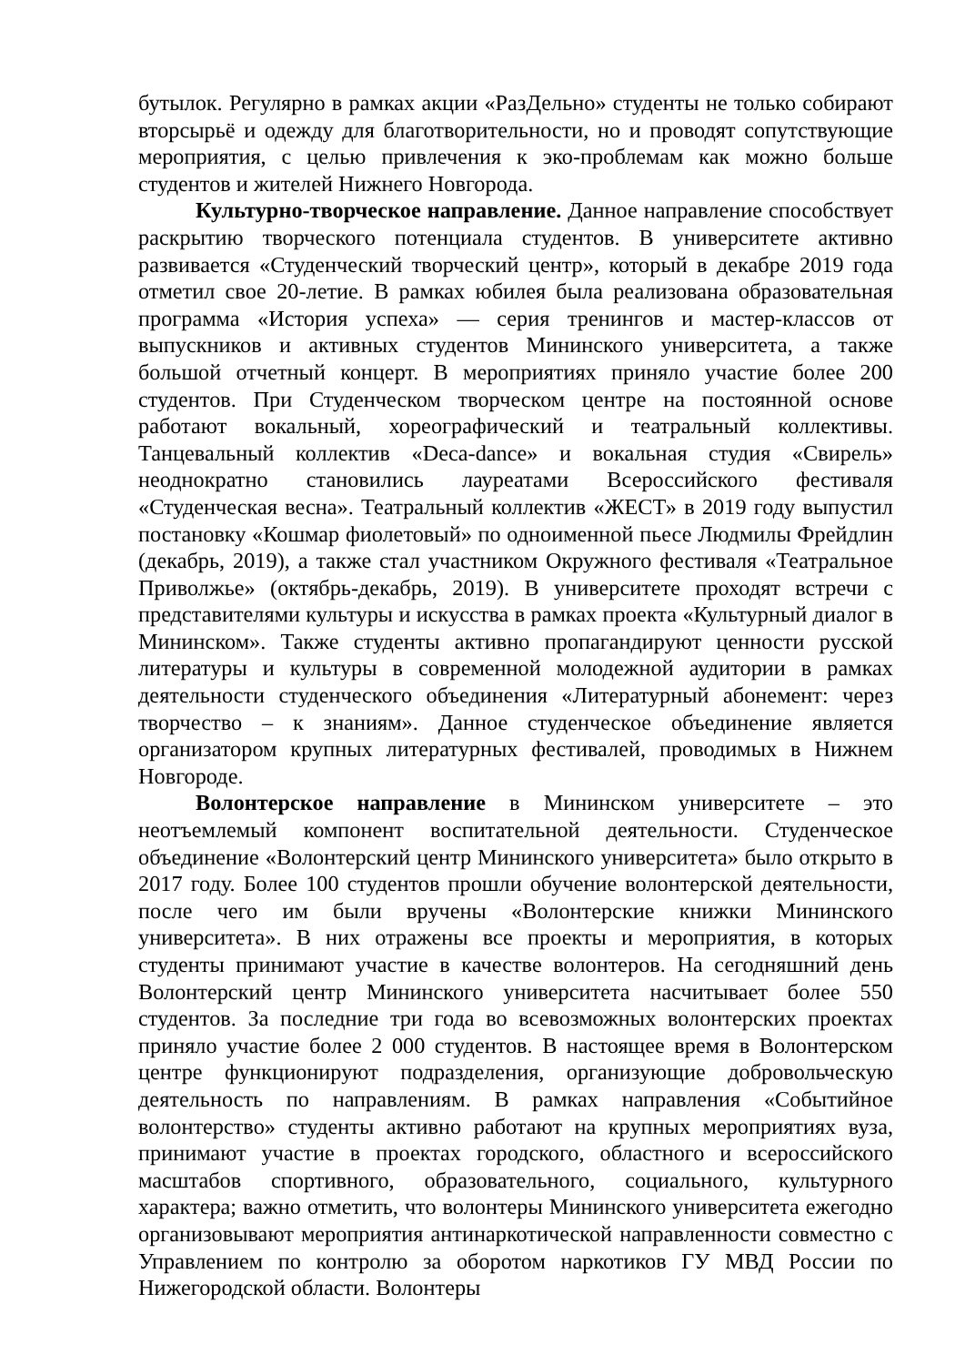бутылок. Регулярно в рамках акции «РазДельно» студенты не только собирают вторсырьё и одежду для благотворительности, но и проводят сопутствующие мероприятия, с целью привлечения к эко-проблемам как можно больше студентов и жителей Нижнего Новгорода.
Культурно-творческое направление. Данное направление способствует раскрытию творческого потенциала студентов. В университете активно развивается «Студенческий творческий центр», который в декабре 2019 года отметил свое 20-летие. В рамках юбилея была реализована образовательная программа «История успеха» — серия тренингов и мастер-классов от выпускников и активных студентов Мининского университета, а также большой отчетный концерт. В мероприятиях приняло участие более 200 студентов. При Студенческом творческом центре на постоянной основе работают вокальный, хореографический и театральный коллективы. Танцевальный коллектив «Deca-dance» и вокальная студия «Свирель» неоднократно становились лауреатами Всероссийского фестиваля «Студенческая весна». Театральный коллектив «ЖЕСТ» в 2019 году выпустил постановку «Кошмар фиолетовый» по одноименной пьесе Людмилы Фрейдлин (декабрь, 2019), а также стал участником Окружного фестиваля «Театральное Приволжье» (октябрь-декабрь, 2019). В университете проходят встречи с представителями культуры и искусства в рамках проекта «Культурный диалог в Мининском». Также студенты активно пропагандируют ценности русской литературы и культуры в современной молодежной аудитории в рамках деятельности студенческого объединения «Литературный абонемент: через творчество – к знаниям». Данное студенческое объединение является организатором крупных литературных фестивалей, проводимых в Нижнем Новгороде.
Волонтерское направление в Мининском университете – это неотъемлемый компонент воспитательной деятельности. Студенческое объединение «Волонтерский центр Мининского университета» было открыто в 2017 году. Более 100 студентов прошли обучение волонтерской деятельности, после чего им были вручены «Волонтерские книжки Мининского университета». В них отражены все проекты и мероприятия, в которых студенты принимают участие в качестве волонтеров. На сегодняшний день Волонтерский центр Мининского университета насчитывает более 550 студентов. За последние три года во всевозможных волонтерских проектах приняло участие более 2 000 студентов. В настоящее время в Волонтерском центре функционируют подразделения, организующие добровольческую деятельность по направлениям. В рамках направления «Событийное волонтерство» студенты активно работают на крупных мероприятиях вуза, принимают участие в проектах городского, областного и всероссийского масштабов спортивного, образовательного, социального, культурного характера; важно отметить, что волонтеры Мининского университета ежегодно организовывают мероприятия антинаркотической направленности совместно с Управлением по контролю за оборотом наркотиков ГУ МВД России по Нижегородской области. Волонтеры